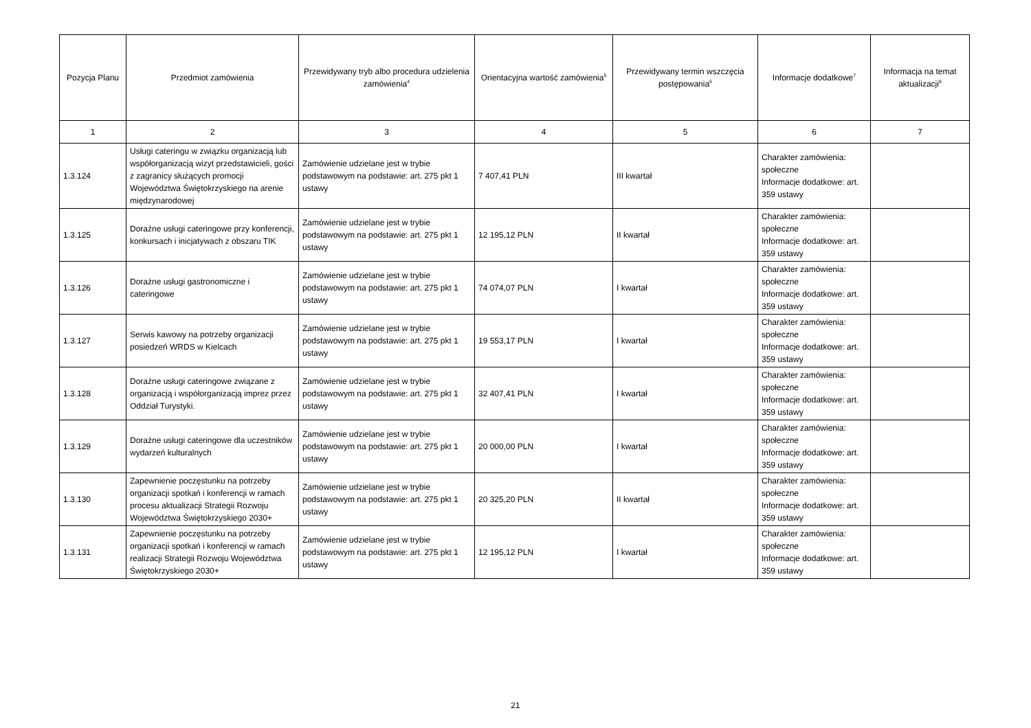| Pozycja Planu | Przedmiot zamówienia | Przewidywany tryb albo procedura udzielenia zamówienia<sup>4</sup> | Orientacyjna wartość zamówienia<sup>5</sup> | Przewidywany termin wszczęcia postępowania<sup>6</sup> | Informacje dodatkowe<sup>7</sup> | Informacja na temat aktualizacji<sup>8</sup> |
| --- | --- | --- | --- | --- | --- | --- |
| 1 | 2 | 3 | 4 | 5 | 6 | 7 |
| 1.3.124 | Usługi cateringu w związku organizacją lub współorganizacją wizyt przedstawicieli, gości z zagranicy służących promocji Województwa Świętokrzyskiego na arenie międzynarodowej | Zamówienie udzielane jest w trybie podstawowym na podstawie: art. 275 pkt 1 ustawy | 7 407,41 PLN | III kwartał | Charakter zamówienia: społeczne Informacje dodatkowe: art. 359 ustawy | |
| 1.3.125 | Doraźne usługi cateringowe przy konferencji, konkursach i inicjatywach z obszaru TIK | Zamówienie udzielane jest w trybie podstawowym na podstawie: art. 275 pkt 1 ustawy | 12 195,12 PLN | II kwartał | Charakter zamówienia: społeczne Informacje dodatkowe: art. 359 ustawy | |
| 1.3.126 | Doraźne usługi gastronomiczne i cateringowe | Zamówienie udzielane jest w trybie podstawowym na podstawie: art. 275 pkt 1 ustawy | 74 074,07 PLN | I kwartał | Charakter zamówienia: społeczne Informacje dodatkowe: art. 359 ustawy | |
| 1.3.127 | Serwis kawowy na potrzeby organizacji posiedzeń WRDS w Kielcach | Zamówienie udzielane jest w trybie podstawowym na podstawie: art. 275 pkt 1 ustawy | 19 553,17 PLN | I kwartał | Charakter zamówienia: społeczne Informacje dodatkowe: art. 359 ustawy | |
| 1.3.128 | Doraźne usługi cateringowe związane z organizacją i współorganizacją imprez przez Oddział Turystyki. | Zamówienie udzielane jest w trybie podstawowym na podstawie: art. 275 pkt 1 ustawy | 32 407,41 PLN | I kwartał | Charakter zamówienia: społeczne Informacje dodatkowe: art. 359 ustawy | |
| 1.3.129 | Doraźne usługi cateringowe dla uczestników wydarzeń kulturalnych | Zamówienie udzielane jest w trybie podstawowym na podstawie: art. 275 pkt 1 ustawy | 20 000,00 PLN | I kwartał | Charakter zamówienia: społeczne Informacje dodatkowe: art. 359 ustawy | |
| 1.3.130 | Zapewnienie poczęstunku na potrzeby organizacji spotkań i konferencji w ramach procesu aktualizacji Strategii Rozwoju Województwa Świętokrzyskiego 2030+ | Zamówienie udzielane jest w trybie podstawowym na podstawie: art. 275 pkt 1 ustawy | 20 325,20 PLN | II kwartał | Charakter zamówienia: społeczne Informacje dodatkowe: art. 359 ustawy | |
| 1.3.131 | Zapewnienie poczęstunku na potrzeby organizacji spotkań i konferencji w ramach realizacji Strategii Rozwoju Województwa Świętokrzyskiego 2030+ | Zamówienie udzielane jest w trybie podstawowym na podstawie: art. 275 pkt 1 ustawy | 12 195,12 PLN | I kwartał | Charakter zamówienia: społeczne Informacje dodatkowe: art. 359 ustawy | |
21